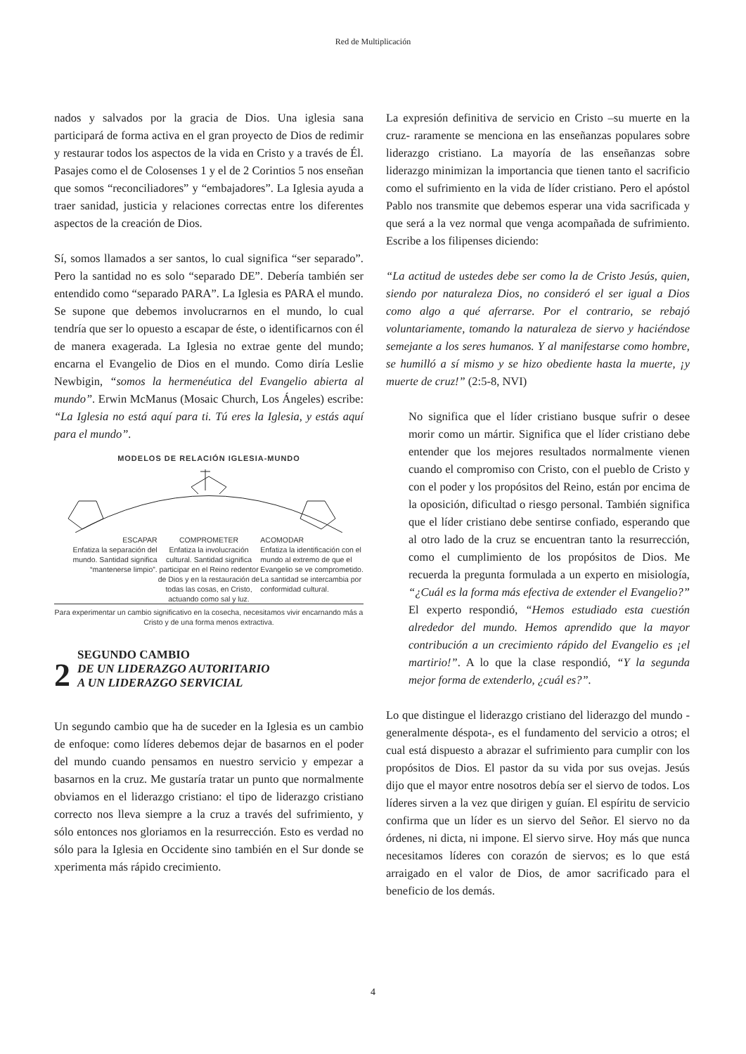Red de Multiplicación
nados y salvados por la gracia de Dios. Una iglesia sana participará de forma activa en el gran proyecto de Dios de redimir y restaurar todos los aspectos de la vida en Cristo y a través de Él. Pasajes como el de Colosenses 1 y el de 2 Corintios 5 nos enseñan que somos “reconciliadores” y “embajadores”. La Iglesia ayuda a traer sanidad, justicia y relaciones correctas entre los diferentes aspectos de la creación de Dios.
Sí, somos llamados a ser santos, lo cual significa “ser separado”. Pero la santidad no es solo “separado DE”. Debería también ser entendido como “separado PARA”. La Iglesia es PARA el mundo. Se supone que debemos involucrarnos en el mundo, lo cual tendría que ser lo opuesto a escapar de éste, o identificarnos con él de manera exagerada. La Iglesia no extrae gente del mundo; encarna el Evangelio de Dios en el mundo. Como diría Leslie Newbigin, “somos la hermenéutica del Evangelio abierta al mundo”. Erwin McManus (Mosaic Church, Los Ángeles) escribe: “La Iglesia no está aquí para ti. Tú eres la Iglesia, y estás aquí para el mundo”.
MODELOS DE RELACIÓN IGLESIA-MUNDO
ESCAPAR
Enfatiza la separación del mundo. Santidad significa “mantenerse limpio”.
COMPROMETER
Enfatiza la involucración cultural. Santidad significa participar en el Reino redentor de Dios y en la restauración de todas las cosas, en Cristo, actuando como sal y luz.
ACOMODAR
Enfatiza la identificación con el mundo al extremo de que el Evangelio se ve comprometido. La santidad se intercambia por conformidad cultural.
Para experimentar un cambio significativo en la cosecha, necesitamos vivir encarnando más a Cristo y de una forma menos extractiva.
2 SEGUNDO CAMBIO
DE UN LIDERAZGO AUTORITARIO
A UN LIDERAZGO SERVICIAL
Un segundo cambio que ha de suceder en la Iglesia es un cambio de enfoque: como líderes debemos dejar de basarnos en el poder del mundo cuando pensamos en nuestro servicio y empezar a basarnos en la cruz. Me gustaría tratar un punto que normalmente obviamos en el liderazgo cristiano: el tipo de liderazgo cristiano correcto nos lleva siempre a la cruz a través del sufrimiento, y sólo entonces nos gloriamos en la resurrección. Esto es verdad no sólo para la Iglesia en Occidente sino también en el Sur donde se xperimenta más rápido crecimiento.
La expresión definitiva de servicio en Cristo –su muerte en la cruz- raramente se menciona en las enseñanzas populares sobre liderazgo cristiano. La mayoría de las enseñanzas sobre liderazgo minimizan la importancia que tienen tanto el sacrificio como el sufrimiento en la vida de líder cristiano. Pero el apóstol Pablo nos transmite que debemos esperar una vida sacrificada y que será a la vez normal que venga acompañada de sufrimiento. Escribe a los filipenses diciendo:
“La actitud de ustedes debe ser como la de Cristo Jesús, quien, siendo por naturaleza Dios, no consideró el ser igual a Dios como algo a qué aferrarse. Por el contrario, se rebajó voluntariamente, tomando la naturaleza de siervo y haciéndose semejante a los seres humanos. Y al manifestarse como hombre, se humilló a sí mismo y se hizo obediente hasta la muerte, ¡y muerte de cruz!” (2:5-8, NVI)
No significa que el líder cristiano busque sufrir o desee morir como un mártir. Significa que el líder cristiano debe entender que los mejores resultados normalmente vienen cuando el compromiso con Cristo, con el pueblo de Cristo y con el poder y los propósitos del Reino, están por encima de la oposición, dificultad o riesgo personal. También significa que el líder cristiano debe sentirse confiado, esperando que al otro lado de la cruz se encuentran tanto la resurrección, como el cumplimiento de los propósitos de Dios. Me recuerda la pregunta formulada a un experto en misiología, “¿Cuál es la forma más efectiva de extender el Evangelio?” El experto respondió, “Hemos estudiado esta cuestión alrededor del mundo. Hemos aprendido que la mayor contribución a un crecimiento rápido del Evangelio es ¡el martirio!”. A lo que la clase respondió, “Y la segunda mejor forma de extenderlo, ¿cuál es?”.
Lo que distingue el liderazgo cristiano del liderazgo del mundo -generalmente déspota-, es el fundamento del servicio a otros; el cual está dispuesto a abrazar el sufrimiento para cumplir con los propósitos de Dios. El pastor da su vida por sus ovejas. Jesús dijo que el mayor entre nosotros debía ser el siervo de todos. Los líderes sirven a la vez que dirigen y guían. El espíritu de servicio confirma que un líder es un siervo del Señor. El siervo no da órdenes, ni dicta, ni impone. El siervo sirve. Hoy más que nunca necesitamos líderes con corazón de siervos; es lo que está arraigado en el valor de Dios, de amor sacrificado para el beneficio de los demás.
4